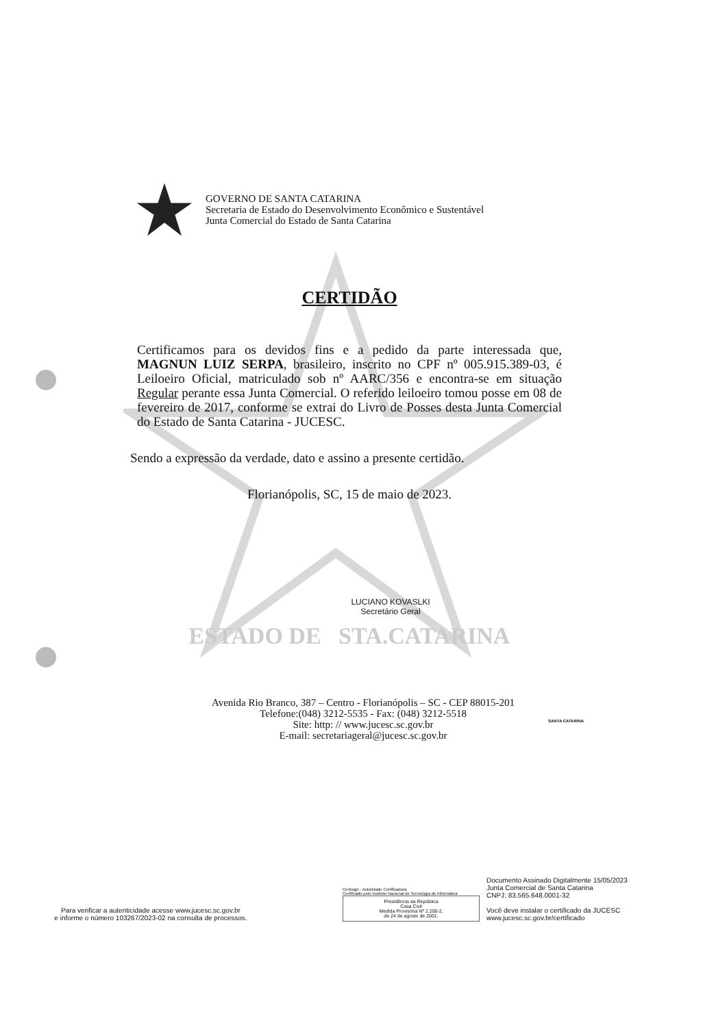GOVERNO DE SANTA CATARINA
Secretaria de Estado do Desenvolvimento Econômico e Sustentável
Junta Comercial do Estado de Santa Catarina
CERTIDÃO
Certificamos para os devidos fins e a pedido da parte interessada que, MAGNUN LUIZ SERPA, brasileiro, inscrito no CPF nº 005.915.389-03, é Leiloeiro Oficial, matriculado sob nº AARC/356 e encontra-se em situação Regular perante essa Junta Comercial. O referido leiloeiro tomou posse em 08 de fevereiro de 2017, conforme se extrai do Livro de Posses desta Junta Comercial do Estado de Santa Catarina - JUCESC.
Sendo a expressão da verdade, dato e assino a presente certidão.
Florianópolis, SC, 15 de maio de 2023.
LUCIANO KOVASLKI
Secretário Geral
ESTADO DE STA.CATARINA
Avenida Rio Branco, 387 – Centro - Florianópolis – SC - CEP 88015-201
Telefone:(048) 3212-5535 - Fax: (048) 3212-5518
Site: http: // www.jucesc.sc.gov.br
E-mail: secretariageral@jucesc.sc.gov.br
SANTA CATARINA
Para verificar a autenticidade acesse www.jucesc.sc.gov.br
e informe o número 103267/2023-02 na consulta de processos.
Certisign - Autoridade Certificadora
Certificado pelo Instituto Nacional de Tecnologia de Informática
Presidência da República
Casa Civil
Medida Provisória Nº 2.200-2,
de 24 de agosto de 2001.
Documento Assinado Digitalmente 15/05/2023
Junta Comercial de Santa Catarina
CNPJ: 83.565.648.0001-32
Você deve instalar o certificado da JUCESC
www.jucesc.sc.gov.br/certificado